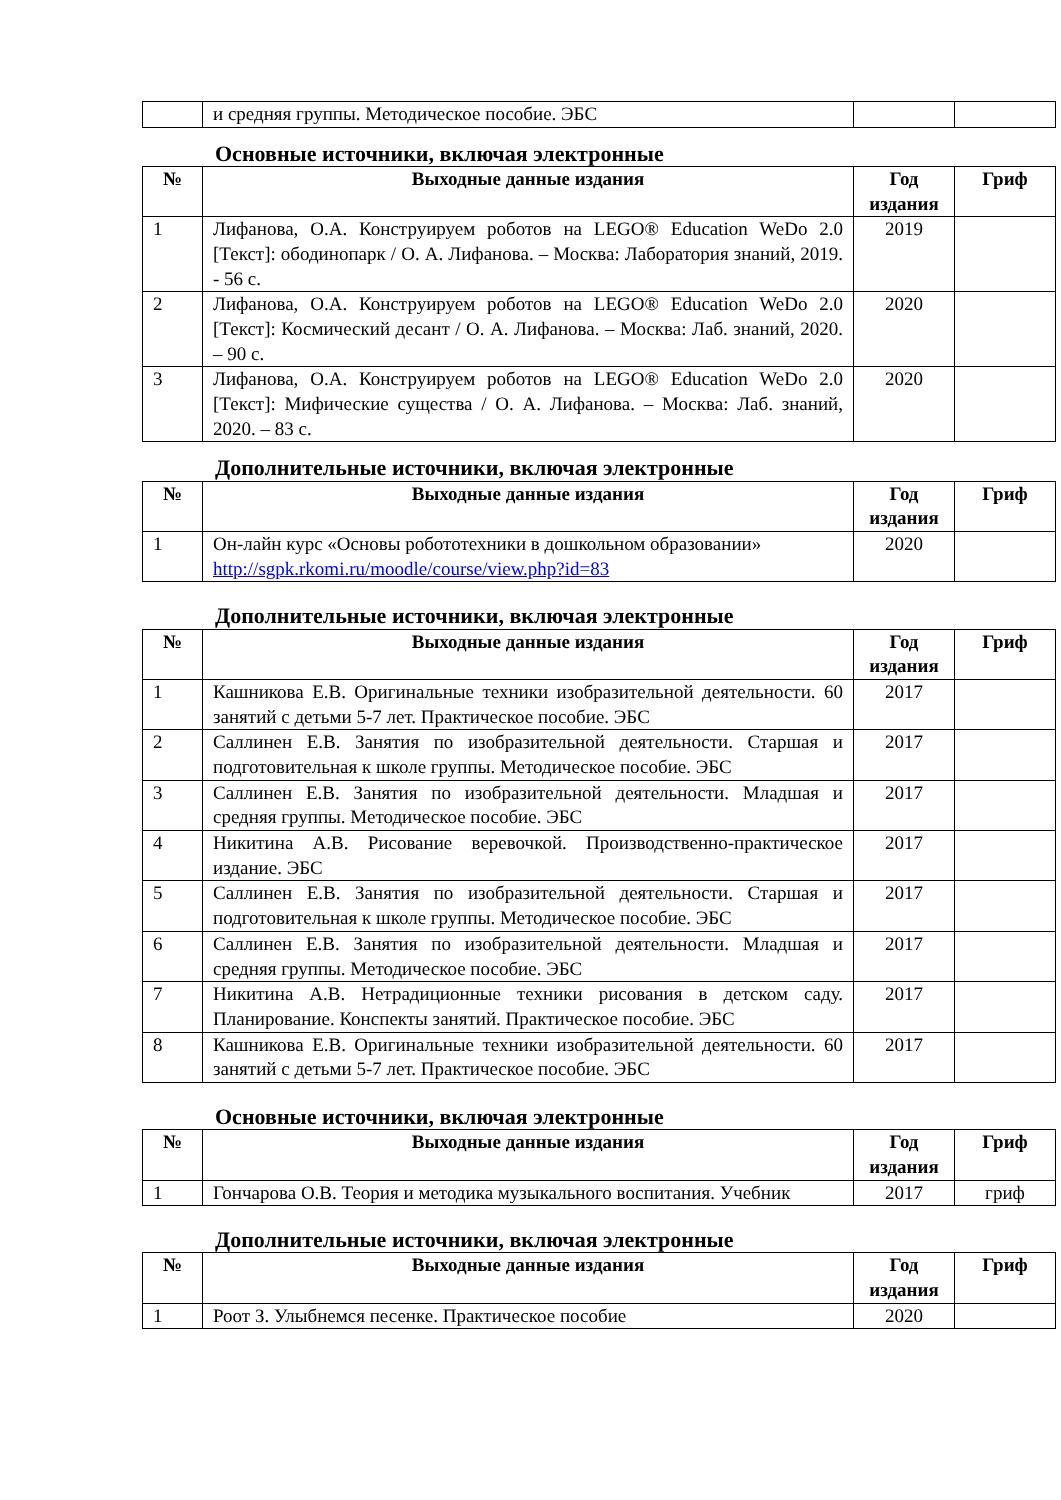| | и средняя группы. Методическое пособие. ЭБС | | |
Основные источники, включая электронные
| № | Выходные данные издания | Год издания | Гриф |
| --- | --- | --- | --- |
| 1 | Лифанова, О.А. Конструируем роботов на LEGO® Education WeDo 2.0 [Текст]: ободинопарк / О. А. Лифанова. – Москва: Лаборатория знаний, 2019. - 56 с. | 2019 | |
| 2 | Лифанова, О.А. Конструируем роботов на LEGO® Education WeDo 2.0 [Текст]: Космический десант / О. А. Лифанова. – Москва: Лаб. знаний, 2020. – 90 с. | 2020 | |
| 3 | Лифанова, О.А. Конструируем роботов на LEGO® Education WeDo 2.0 [Текст]: Мифические существа / О. А. Лифанова. – Москва: Лаб. знаний, 2020. – 83 с. | 2020 | |
Дополнительные источники, включая электронные
| № | Выходные данные издания | Год издания | Гриф |
| --- | --- | --- | --- |
| 1 | Он-лайн курс «Основы робототехники в дошкольном образовании» http://sgpk.rkomi.ru/moodle/course/view.php?id=83 | 2020 | |
Дополнительные источники, включая электронные
| № | Выходные данные издания | Год издания | Гриф |
| --- | --- | --- | --- |
| 1 | Кашникова Е.В. Оригинальные техники изобразительной деятельности. 60 занятий с детьми 5-7 лет. Практическое пособие. ЭБС | 2017 | |
| 2 | Саллинен Е.В. Занятия по изобразительной деятельности. Старшая и подготовительная к школе группы. Методическое пособие. ЭБС | 2017 | |
| 3 | Саллинен Е.В. Занятия по изобразительной деятельности. Младшая и средняя группы. Методическое пособие. ЭБС | 2017 | |
| 4 | Никитина А.В. Рисование веревочкой. Производственно-практическое издание. ЭБС | 2017 | |
| 5 | Саллинен Е.В. Занятия по изобразительной деятельности. Старшая и подготовительная к школе группы. Методическое пособие. ЭБС | 2017 | |
| 6 | Саллинен Е.В. Занятия по изобразительной деятельности. Младшая и средняя группы. Методическое пособие. ЭБС | 2017 | |
| 7 | Никитина А.В. Нетрадиционные техники рисования в детском саду. Планирование. Конспекты занятий. Практическое пособие. ЭБС | 2017 | |
| 8 | Кашникова Е.В. Оригинальные техники изобразительной деятельности. 60 занятий с детьми 5-7 лет. Практическое пособие. ЭБС | 2017 | |
Основные источники, включая электронные
| № | Выходные данные издания | Год издания | Гриф |
| --- | --- | --- | --- |
| 1 | Гончарова О.В. Теория и методика музыкального воспитания. Учебник | 2017 | гриф |
Дополнительные источники, включая электронные
| № | Выходные данные издания | Год издания | Гриф |
| --- | --- | --- | --- |
| 1 | Роот З. Улыбнемся песенке. Практическое пособие | 2020 | |